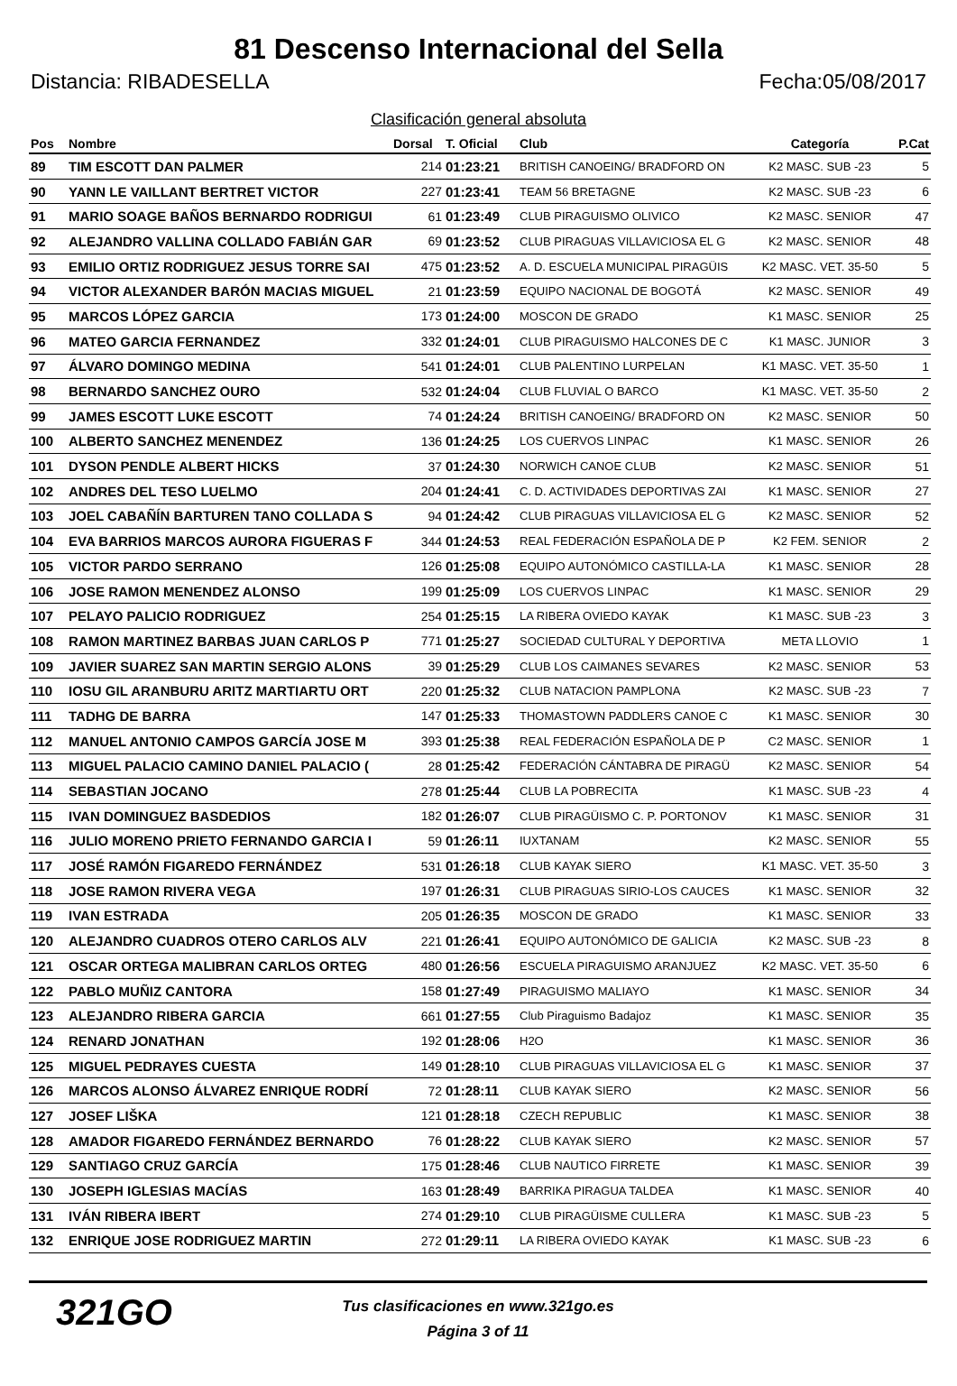81 Descenso Internacional del Sella
Distancia: RIBADESELLA Fecha:05/08/2017
Clasificación general absoluta
| Pos | Nombre | Dorsal | T. Oficial | Club | Categoría | P.Cat |
| --- | --- | --- | --- | --- | --- | --- |
| 89 | TIM ESCOTT DAN PALMER | 214 | 01:23:21 | BRITISH CANOEING/ BRADFORD ON | K2 MASC. SUB -23 | 5 |
| 90 | YANN LE VAILLANT BERTRET VICTOR | 227 | 01:23:41 | TEAM 56 BRETAGNE | K2 MASC. SUB -23 | 6 |
| 91 | MARIO SOAGE BAÑOS BERNARDO RODRIGUI | 61 | 01:23:49 | CLUB PIRAGUISMO OLIVICO | K2 MASC. SENIOR | 47 |
| 92 | ALEJANDRO VALLINA COLLADO FABIÁN GAR | 69 | 01:23:52 | CLUB PIRAGUAS VILLAVICIOSA EL G | K2 MASC. SENIOR | 48 |
| 93 | EMILIO ORTIZ RODRIGUEZ JESUS TORRE SAI | 475 | 01:23:52 | A. D. ESCUELA MUNICIPAL PIRAGÜIS | K2 MASC. VET. 35-50 | 5 |
| 94 | VICTOR ALEXANDER BARÓN MACIAS MIGUEL | 21 | 01:23:59 | EQUIPO NACIONAL DE BOGOTÁ | K2 MASC. SENIOR | 49 |
| 95 | MARCOS LÓPEZ GARCIA | 173 | 01:24:00 | MOSCON DE GRADO | K1 MASC. SENIOR | 25 |
| 96 | MATEO GARCIA FERNANDEZ | 332 | 01:24:01 | CLUB PIRAGUISMO HALCONES DE C | K1 MASC. JUNIOR | 3 |
| 97 | ÁLVARO DOMINGO MEDINA | 541 | 01:24:01 | CLUB PALENTINO LURPELAN | K1 MASC. VET. 35-50 | 1 |
| 98 | BERNARDO SANCHEZ OURO | 532 | 01:24:04 | CLUB FLUVIAL O BARCO | K1 MASC. VET. 35-50 | 2 |
| 99 | JAMES ESCOTT LUKE ESCOTT | 74 | 01:24:24 | BRITISH CANOEING/ BRADFORD ON | K2 MASC. SENIOR | 50 |
| 100 | ALBERTO SANCHEZ MENENDEZ | 136 | 01:24:25 | LOS CUERVOS LINPAC | K1 MASC. SENIOR | 26 |
| 101 | DYSON PENDLE ALBERT HICKS | 37 | 01:24:30 | NORWICH CANOE CLUB | K2 MASC. SENIOR | 51 |
| 102 | ANDRES DEL TESO LUELMO | 204 | 01:24:41 | C. D. ACTIVIDADES DEPORTIVAS ZAI | K1 MASC. SENIOR | 27 |
| 103 | JOEL CABAÑÍN BARTUREN TANO COLLADA S | 94 | 01:24:42 | CLUB PIRAGUAS VILLAVICIOSA EL G | K2 MASC. SENIOR | 52 |
| 104 | EVA BARRIOS MARCOS AURORA FIGUERAS F | 344 | 01:24:53 | REAL FEDERACIÓN ESPAÑOLA DE P | K2 FEM. SENIOR | 2 |
| 105 | VICTOR PARDO SERRANO | 126 | 01:25:08 | EQUIPO AUTONÓMICO CASTILLA-LA | K1 MASC. SENIOR | 28 |
| 106 | JOSE RAMON MENENDEZ ALONSO | 199 | 01:25:09 | LOS CUERVOS LINPAC | K1 MASC. SENIOR | 29 |
| 107 | PELAYO PALICIO RODRIGUEZ | 254 | 01:25:15 | LA RIBERA OVIEDO KAYAK | K1 MASC. SUB -23 | 3 |
| 108 | RAMON MARTINEZ BARBAS JUAN CARLOS P | 771 | 01:25:27 | SOCIEDAD CULTURAL Y DEPORTIVA | META LLOVIO | 1 |
| 109 | JAVIER SUAREZ SAN MARTIN SERGIO ALONS | 39 | 01:25:29 | CLUB LOS CAIMANES SEVARES | K2 MASC. SENIOR | 53 |
| 110 | IOSU GIL ARANBURU ARITZ MARTIARTU ORT | 220 | 01:25:32 | CLUB NATACION PAMPLONA | K2 MASC. SUB -23 | 7 |
| 111 | TADHG DE BARRA | 147 | 01:25:33 | THOMASTOWN PADDLERS CANOE C | K1 MASC. SENIOR | 30 |
| 112 | MANUEL ANTONIO CAMPOS GARCÍA JOSE M | 393 | 01:25:38 | REAL FEDERACIÓN ESPAÑOLA DE P | C2 MASC. SENIOR | 1 |
| 113 | MIGUEL PALACIO CAMINO DANIEL PALACIO ( | 28 | 01:25:42 | FEDERACIÓN CÁNTABRA DE PIRAGÜ | K2 MASC. SENIOR | 54 |
| 114 | SEBASTIAN JOCANO | 278 | 01:25:44 | CLUB LA POBRECITA | K1 MASC. SUB -23 | 4 |
| 115 | IVAN DOMINGUEZ BASDEDIOS | 182 | 01:26:07 | CLUB PIRAGÜISMO C. P. PORTONOV | K1 MASC. SENIOR | 31 |
| 116 | JULIO MORENO PRIETO FERNANDO GARCIA I | 59 | 01:26:11 | IUXTANAM | K2 MASC. SENIOR | 55 |
| 117 | JOSÉ RAMÓN FIGAREDO FERNÁNDEZ | 531 | 01:26:18 | CLUB KAYAK SIERO | K1 MASC. VET. 35-50 | 3 |
| 118 | JOSE RAMON RIVERA VEGA | 197 | 01:26:31 | CLUB PIRAGUAS SIRIO-LOS CAUCES | K1 MASC. SENIOR | 32 |
| 119 | IVAN ESTRADA | 205 | 01:26:35 | MOSCON DE GRADO | K1 MASC. SENIOR | 33 |
| 120 | ALEJANDRO CUADROS OTERO CARLOS ALV | 221 | 01:26:41 | EQUIPO AUTONÓMICO DE GALICIA | K2 MASC. SUB -23 | 8 |
| 121 | OSCAR ORTEGA MALIBRAN CARLOS ORTEG | 480 | 01:26:56 | ESCUELA PIRAGUISMO ARANJUEZ | K2 MASC. VET. 35-50 | 6 |
| 122 | PABLO MUÑIZ CANTORA | 158 | 01:27:49 | PIRAGUISMO MALIAYO | K1 MASC. SENIOR | 34 |
| 123 | ALEJANDRO RIBERA GARCIA | 661 | 01:27:55 | Club Piraguismo Badajoz | K1 MASC. SENIOR | 35 |
| 124 | RENARD JONATHAN | 192 | 01:28:06 | H2O | K1 MASC. SENIOR | 36 |
| 125 | MIGUEL PEDRAYES CUESTA | 149 | 01:28:10 | CLUB PIRAGUAS VILLAVICIOSA EL G | K1 MASC. SENIOR | 37 |
| 126 | MARCOS ALONSO ÁLVAREZ ENRIQUE RODRÍ | 72 | 01:28:11 | CLUB KAYAK SIERO | K2 MASC. SENIOR | 56 |
| 127 | JOSEF LIŠKA | 121 | 01:28:18 | CZECH REPUBLIC | K1 MASC. SENIOR | 38 |
| 128 | AMADOR FIGAREDO FERNÁNDEZ BERNARDO | 76 | 01:28:22 | CLUB KAYAK SIERO | K2 MASC. SENIOR | 57 |
| 129 | SANTIAGO CRUZ GARCÍA | 175 | 01:28:46 | CLUB NAUTICO FIRRETE | K1 MASC. SENIOR | 39 |
| 130 | JOSEPH IGLESIAS MACÍAS | 163 | 01:28:49 | BARRIKA PIRAGUA TALDEA | K1 MASC. SENIOR | 40 |
| 131 | IVÁN RIBERA IBERT | 274 | 01:29:10 | CLUB PIRAGÜISME CULLERA | K1 MASC. SUB -23 | 5 |
| 132 | ENRIQUE JOSE RODRIGUEZ MARTIN | 272 | 01:29:11 | LA RIBERA OVIEDO KAYAK | K1 MASC. SUB -23 | 6 |
321GO
Tus clasificaciones en www.321go.es
Página 3 of 11